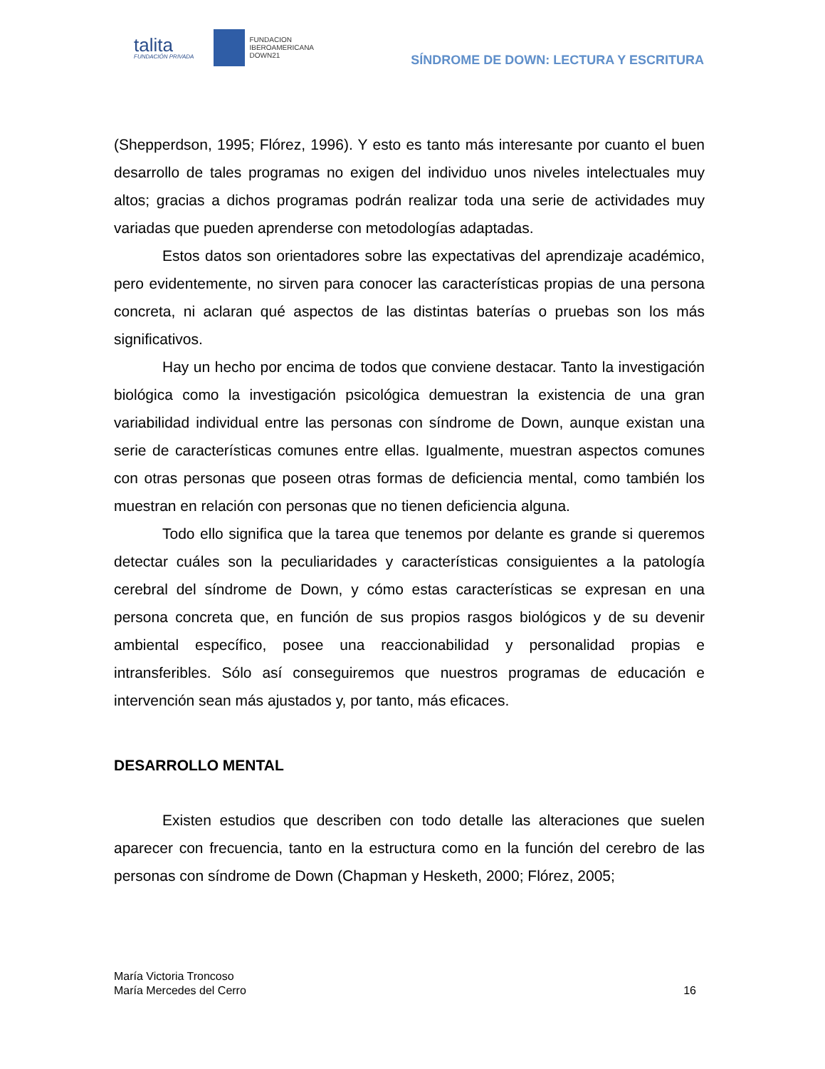talita
FUNDACIÓN PRIVADA
FUNDACION
IBEROAMERICANA
DOWN21
SÍNDROME DE DOWN: LECTURA Y ESCRITURA
(Shepperdson, 1995; Flórez, 1996). Y esto es tanto más interesante por cuanto el buen desarrollo de tales programas no exigen del individuo unos niveles intelectuales muy altos; gracias a dichos programas podrán realizar toda una serie de actividades muy variadas que pueden aprenderse con metodologías adaptadas.
Estos datos son orientadores sobre las expectativas del aprendizaje académico, pero evidentemente, no sirven para conocer las características propias de una persona concreta, ni aclaran qué aspectos de las distintas baterías o pruebas son los más significativos.
Hay un hecho por encima de todos que conviene destacar. Tanto la investigación biológica como la investigación psicológica demuestran la existencia de una gran variabilidad individual entre las personas con síndrome de Down, aunque existan una serie de características comunes entre ellas. Igualmente, muestran aspectos comunes con otras personas que poseen otras formas de deficiencia mental, como también los muestran en relación con personas que no tienen deficiencia alguna.
Todo ello significa que la tarea que tenemos por delante es grande si queremos detectar cuáles son la peculiaridades y características consiguientes a la patología cerebral del síndrome de Down, y cómo estas características se expresan en una persona concreta que, en función de sus propios rasgos biológicos y de su devenir ambiental específico, posee una reaccionabilidad y personalidad propias e intransferibles. Sólo así conseguiremos que nuestros programas de educación e intervención sean más ajustados y, por tanto, más eficaces.
DESARROLLO MENTAL
Existen estudios que describen con todo detalle las alteraciones que suelen aparecer con frecuencia, tanto en la estructura como en la función del cerebro de las personas con síndrome de Down (Chapman y Hesketh, 2000; Flórez, 2005;
María Victoria Troncoso
María Mercedes del Cerro
16